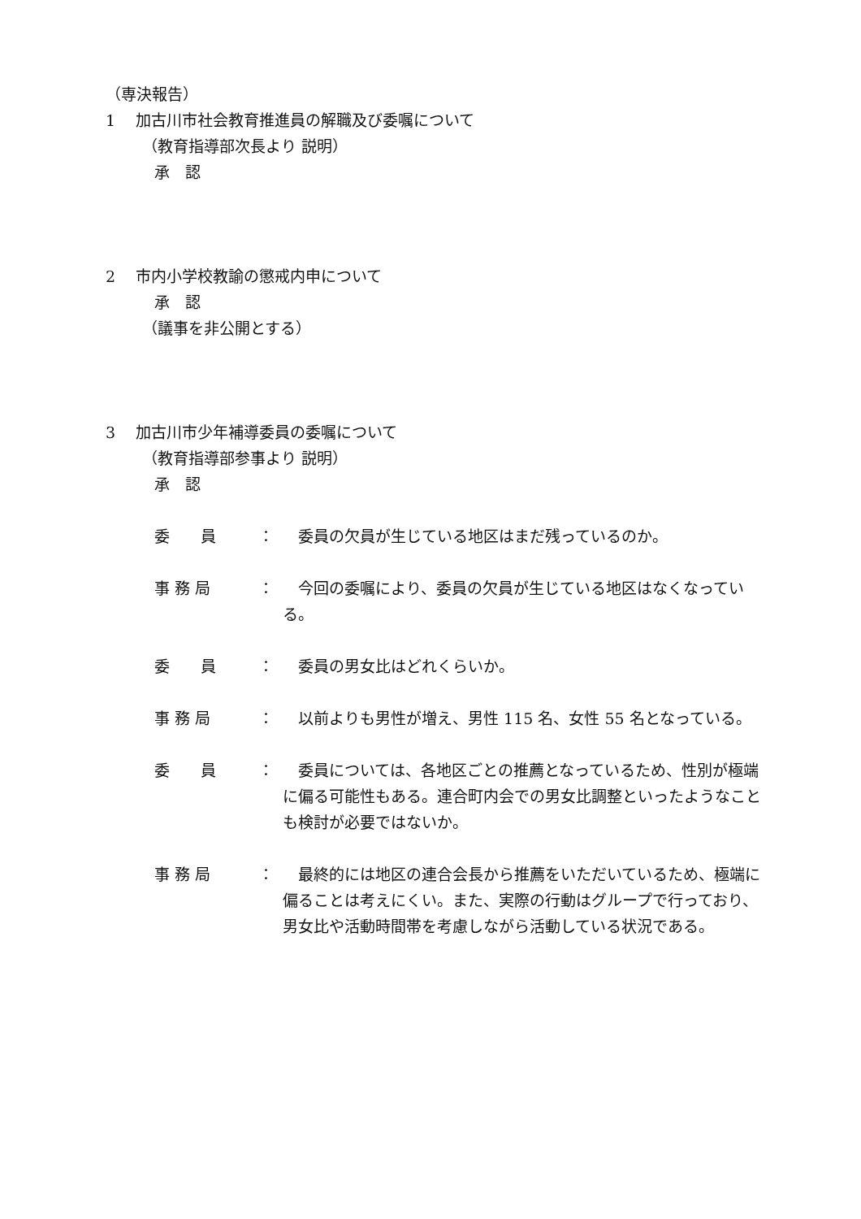（専決報告）
1　 加古川市社会教育推進員の解職及び委嘱について
（教育指導部次長より 説明）
承　認
2　 市内小学校教諭の懲戒内申について
承　認
（議事を非公開とする）
3　 加古川市少年補導委員の委嘱について
（教育指導部参事より 説明）
承　認
委　　員 ：　委員の欠員が生じている地区はまだ残っているのか。
事 務 局 ：　今回の委嘱により、委員の欠員が生じている地区はなくなっている。
委　　員 ：　委員の男女比はどれくらいか。
事 務 局 ：　以前よりも男性が増え、男性 115 名、女性 55 名となっている。
委　　員 ：　委員については、各地区ごとの推薦となっているため、性別が極端に偏る可能性もある。連合町内会での男女比調整といったようなことも検討が必要ではないか。
事 務 局 ：　最終的には地区の連合会長から推薦をいただいているため、極端に偏ることは考えにくい。また、実際の行動はグループで行っており、男女比や活動時間帯を考慮しながら活動している状況である。